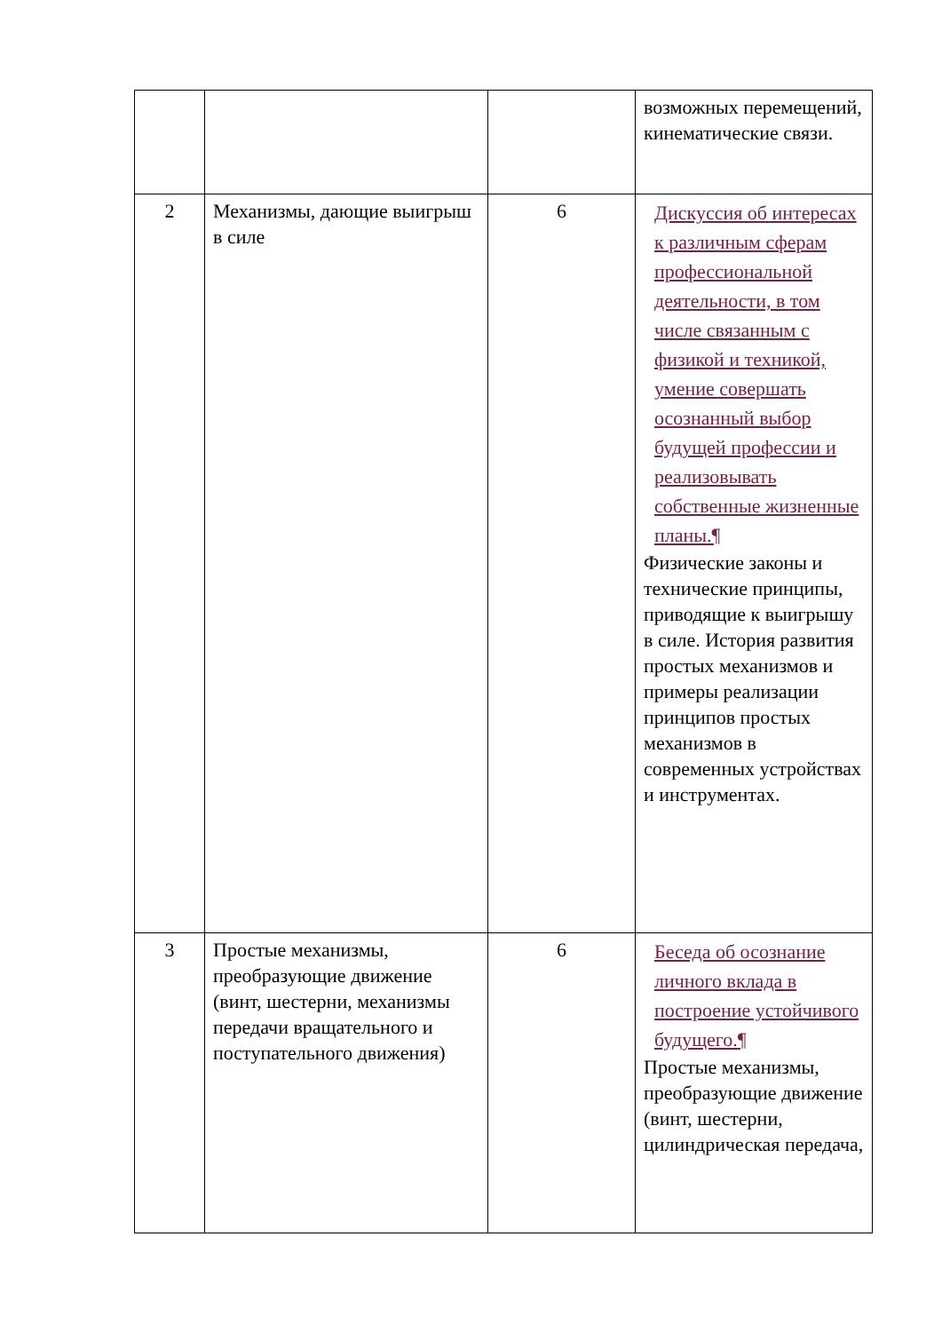| | | | возможных перемещений, кинематические связи. |
| 2 | Механизмы, дающие выигрыш в силе | 6 | Дискуссия об интересах к различным сферам профессиональной деятельности, в том числе связанным с физикой и техникой, умение совершать осознанный выбор будущей профессии и реализовывать собственные жизненные планы.¶ Физические законы и технические принципы, приводящие к выигрышу в силе. История развития простых механизмов и примеры реализации принципов простых механизмов в современных устройствах и инструментах. |
| 3 | Простые механизмы, преобразующие движение (винт, шестерни, механизмы передачи вращательного и поступательного движения) | 6 | Беседа об осознание личного вклада в построение устойчивого будущего.¶ Простые механизмы, преобразующие движение (винт, шестерни, цилиндрическая передача, |